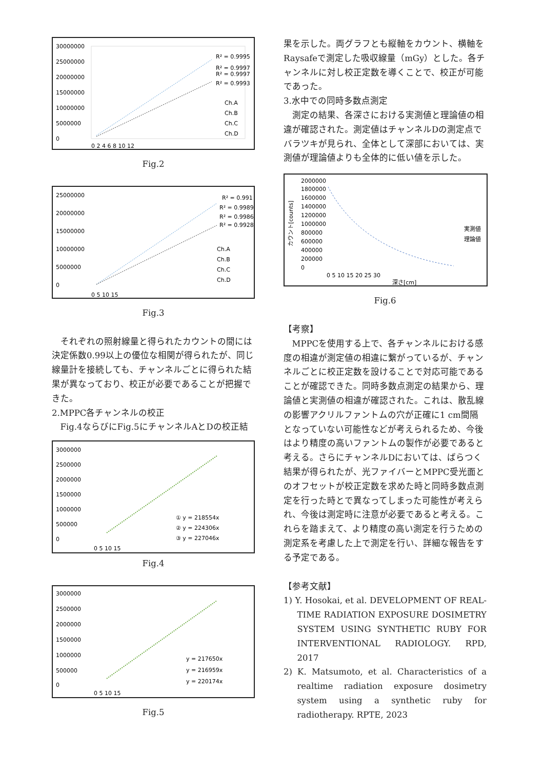30000000
25000000
20000000
15000000
10000000
5000000
0
0 2 4 6 8 10 12
R² = 0.9995
R² = 0.9997
R² = 0.9997
R² = 0.9993
Ch.A
Ch.B
Ch.C
Ch.D
Fig.2
25000000
20000000
15000000
10000000
5000000
0
0 5 10 15
R² = 0.991
R² = 0.9989
R² = 0.9986
R² = 0.9928
Ch.A
Ch.B
Ch.C
Ch.D
Fig.3
それぞれの照射線量と得られたカウントの間には決定係数0.99以上の優位な相関が得られたが、同じ線量計を接続しても、チャンネルごとに得られた結果が異なっており、校正が必要であることが把握できた。
2.MPPC各チャンネルの校正
Fig.4ならびにFig.5にチャンネルAとDの校正結
3000000
2500000
2000000
1500000
1000000
500000
0
0 5 10 15
① y = 218554x
② y = 224306x
③ y = 227046x
Fig.4
3000000
2500000
2000000
1500000
1000000
500000
0
0 5 10 15
y = 217650x
y = 216959x
y = 220174x
Fig.5
果を示した。両グラフとも縦軸をカウント、横軸をRaysafeで測定した吸収線量（mGy）とした。各チャンネルに対し校正定数を導くことで、校正が可能であった。
3.水中での同時多数点測定
測定の結果、各深さにおける実測値と理論値の相違が確認された。測定値はチャンネルDの測定点でバラツキが見られ、全体として深部においては、実測値が理論値よりも全体的に低い値を示した。
2000000
1800000
1600000
1400000
1200000
1000000
800000
600000
400000
200000
0
0 5 10 15 20 25 30
深さ[cm]
カウント[counts]
実測値
理論値
Fig.6
【考察】
MPPCを使用する上で、各チャンネルにおける感度の相違が測定値の相違に繋がっているが、チャンネルごとに校正定数を設けることで対応可能であることが確認できた。同時多数点測定の結果から、理論値と実測値の相違が確認された。これは、散乱線の影響アクリルファントムの穴が正確に1 cm間隔となっていない可能性などが考えられるため、今後はより精度の高いファントムの製作が必要であると考える。さらにチャンネルDにおいては、ばらつく結果が得られたが、光ファイバーとMPPC受光面とのオフセットが校正定数を求めた時と同時多数点測定を行った時とで異なってしまった可能性が考えられ、今後は測定時に注意が必要であると考える。これらを踏まえて、より精度の高い測定を行うための測定系を考慮した上で測定を行い、詳細な報告をする予定である。
【参考文献】
1) Y. Hosokai, et al. DEVELOPMENT OF REAL-TIME RADIATION EXPOSURE DOSIMETRY SYSTEM USING SYNTHETIC RUBY FOR INTERVENTIONAL RADIOLOGY. RPD, 2017
2) K. Matsumoto, et al. Characteristics of a realtime radiation exposure dosimetry system using a synthetic ruby for radiotherapy. RPTE, 2023